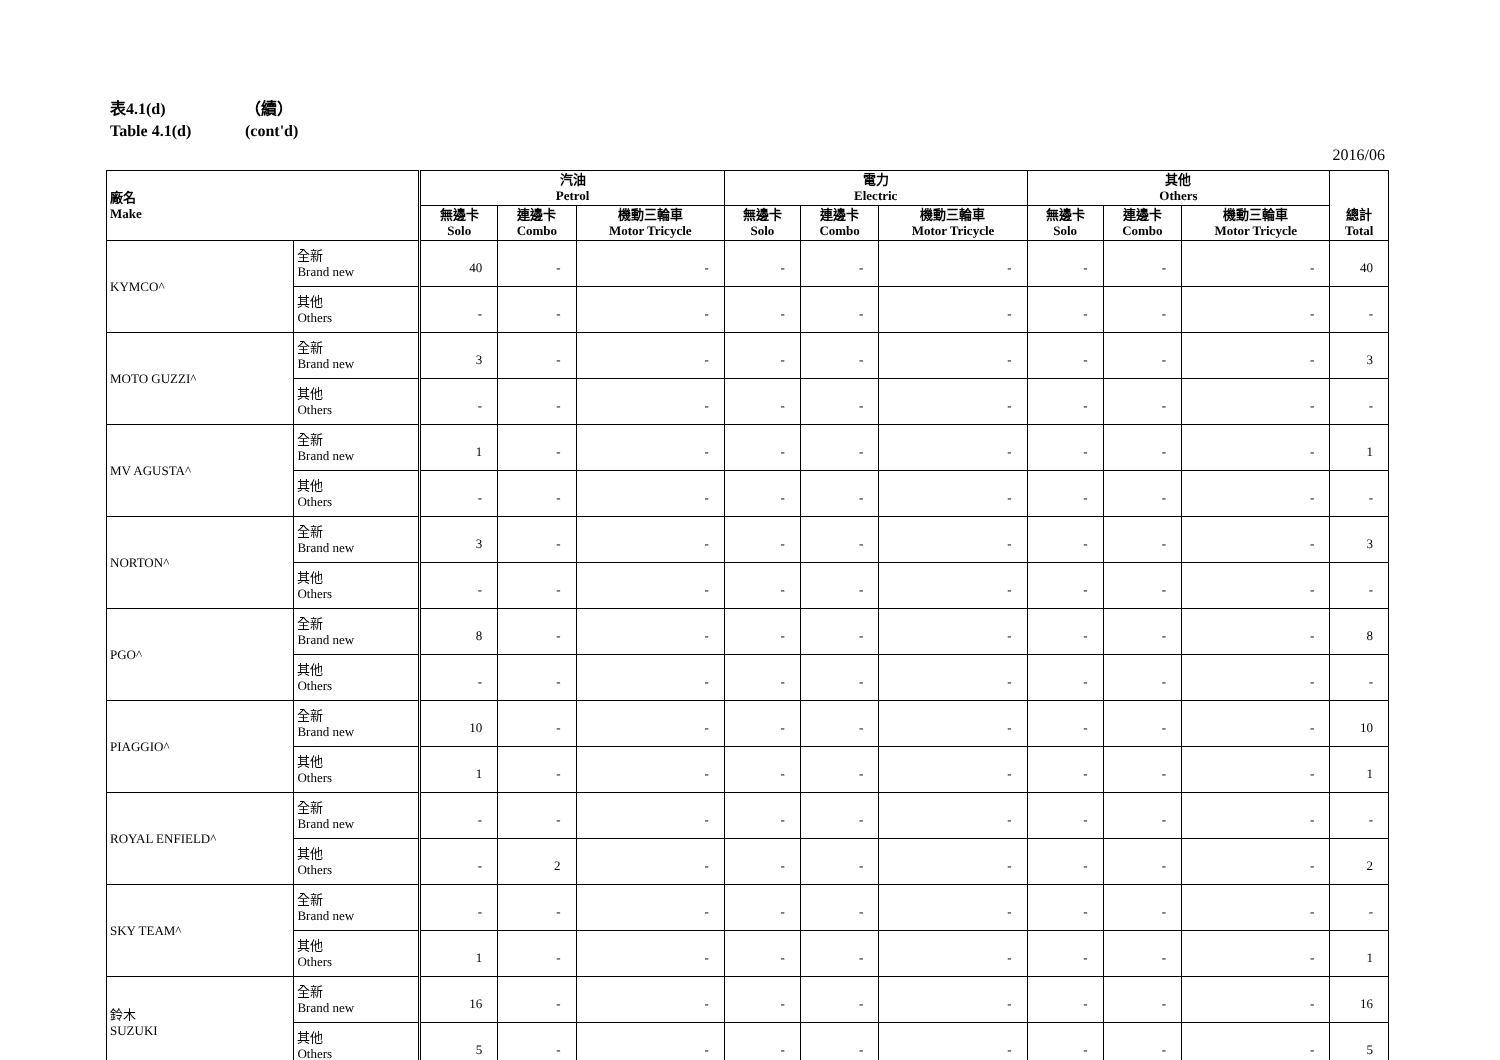表4.1(d) （續）
Table 4.1(d) (cont'd)
2016/06
| 廠名 Make | | 汽油 Petrol | | | 電力 Electric | | | 其他 Others | | | 總計 Total |
| --- | --- | --- | --- | --- | --- | --- | --- | --- | --- | --- | --- |
| | | 無邊卡 Solo | 連邊卡 Combo | 機動三輪車 Motor Tricycle | 無邊卡 Solo | 連邊卡 Combo | 機動三輪車 Motor Tricycle | 無邊卡 Solo | 連邊卡 Combo | 機動三輪車 Motor Tricycle | |
| KYMCO^ | 全新 Brand new | 40 | - | - | - | - | - | - | - | - | 40 |
| | 其他 Others | - | - | - | - | - | - | - | - | - | - |
| MOTO GUZZI^ | 全新 Brand new | 3 | - | - | - | - | - | - | - | - | 3 |
| | 其他 Others | - | - | - | - | - | - | - | - | - | - |
| MV AGUSTA^ | 全新 Brand new | 1 | - | - | - | - | - | - | - | - | 1 |
| | 其他 Others | - | - | - | - | - | - | - | - | - | - |
| NORTON^ | 全新 Brand new | 3 | - | - | - | - | - | - | - | - | 3 |
| | 其他 Others | - | - | - | - | - | - | - | - | - | - |
| PGO^ | 全新 Brand new | 8 | - | - | - | - | - | - | - | - | 8 |
| | 其他 Others | - | - | - | - | - | - | - | - | - | - |
| PIAGGIO^ | 全新 Brand new | 10 | - | - | - | - | - | - | - | - | 10 |
| | 其他 Others | 1 | - | - | - | - | - | - | - | - | 1 |
| ROYAL ENFIELD^ | 全新 Brand new | - | - | - | - | - | - | - | - | - | - |
| | 其他 Others | - | 2 | - | - | - | - | - | - | - | 2 |
| SKY TEAM^ | 全新 Brand new | - | - | - | - | - | - | - | - | - | - |
| | 其他 Others | 1 | - | - | - | - | - | - | - | - | 1 |
| 鈴木 SUZUKI | 全新 Brand new | 16 | - | - | - | - | - | - | - | - | 16 |
| | 其他 Others | 5 | - | - | - | - | - | - | - | - | 5 |